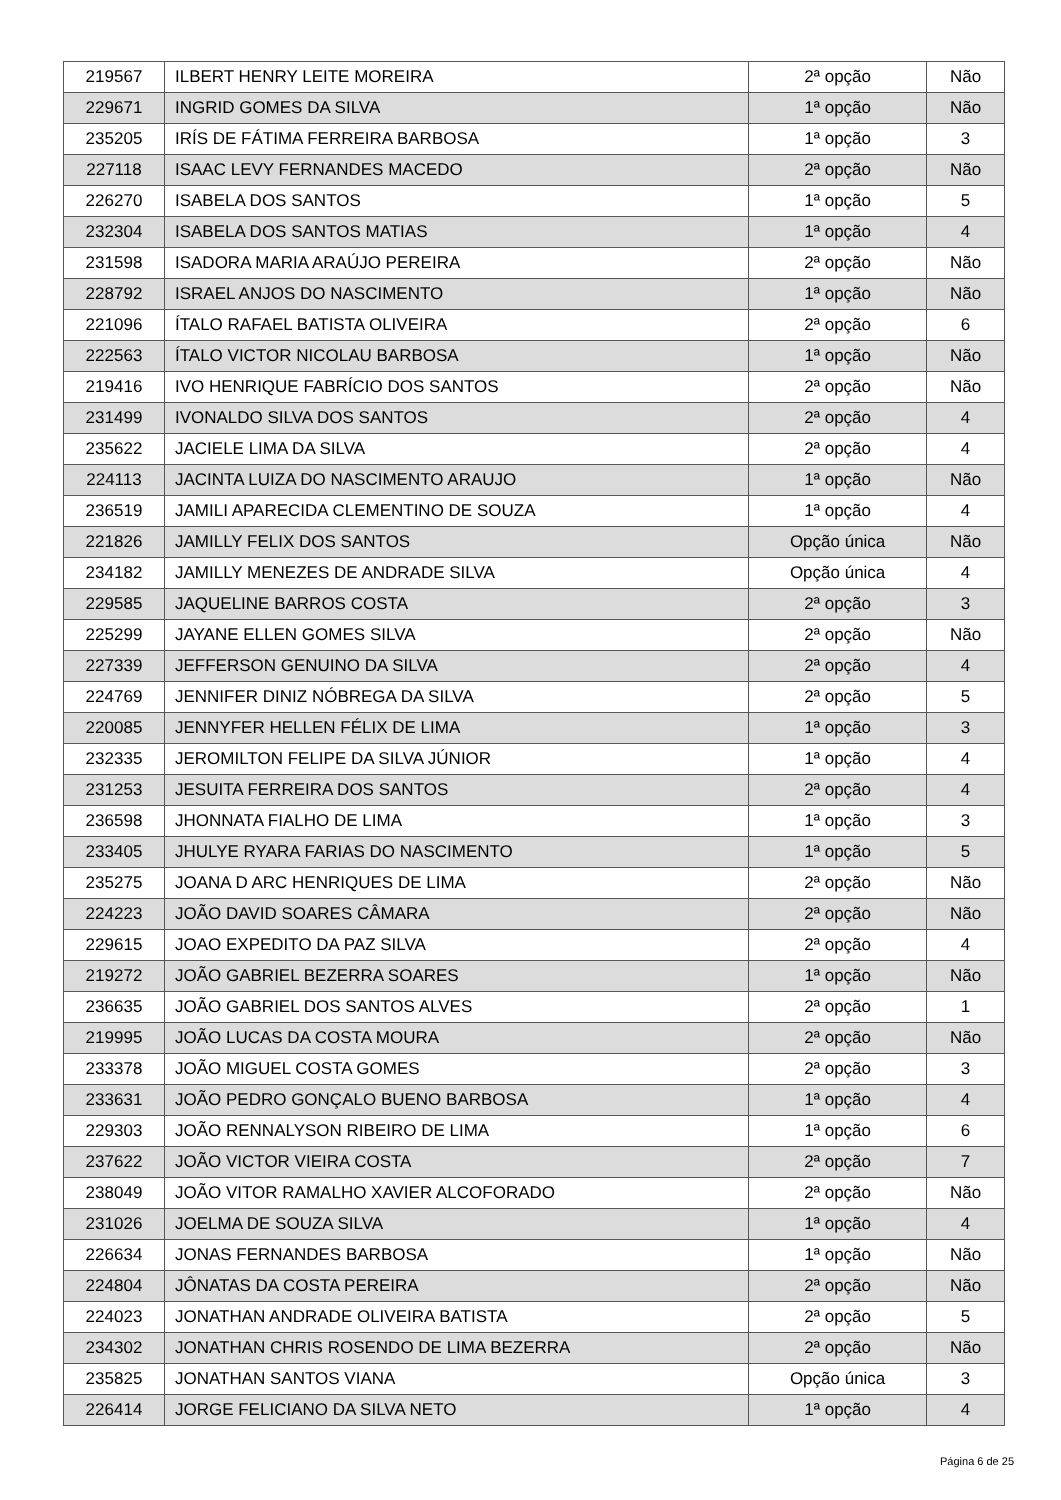| 219567 | ILBERT HENRY LEITE MOREIRA | 2ª opção | Não |
| 229671 | INGRID GOMES DA SILVA | 1ª opção | Não |
| 235205 | IRÍS DE FÁTIMA FERREIRA BARBOSA | 1ª opção | 3 |
| 227118 | ISAAC LEVY FERNANDES MACEDO | 2ª opção | Não |
| 226270 | ISABELA DOS SANTOS | 1ª opção | 5 |
| 232304 | ISABELA DOS SANTOS MATIAS | 1ª opção | 4 |
| 231598 | ISADORA MARIA ARAÚJO PEREIRA | 2ª opção | Não |
| 228792 | ISRAEL ANJOS DO NASCIMENTO | 1ª opção | Não |
| 221096 | ÍTALO RAFAEL BATISTA OLIVEIRA | 2ª opção | 6 |
| 222563 | ÍTALO VICTOR NICOLAU BARBOSA | 1ª opção | Não |
| 219416 | IVO HENRIQUE FABRÍCIO DOS SANTOS | 2ª opção | Não |
| 231499 | IVONALDO SILVA DOS SANTOS | 2ª opção | 4 |
| 235622 | JACIELE LIMA DA SILVA | 2ª opção | 4 |
| 224113 | JACINTA LUIZA DO NASCIMENTO ARAUJO | 1ª opção | Não |
| 236519 | JAMILI APARECIDA CLEMENTINO DE SOUZA | 1ª opção | 4 |
| 221826 | JAMILLY FELIX DOS SANTOS | Opção única | Não |
| 234182 | JAMILLY MENEZES DE ANDRADE SILVA | Opção única | 4 |
| 229585 | JAQUELINE BARROS COSTA | 2ª opção | 3 |
| 225299 | JAYANE ELLEN GOMES SILVA | 2ª opção | Não |
| 227339 | JEFFERSON GENUINO DA SILVA | 2ª opção | 4 |
| 224769 | JENNIFER DINIZ NÓBREGA DA SILVA | 2ª opção | 5 |
| 220085 | JENNYFER HELLEN FÉLIX DE LIMA | 1ª opção | 3 |
| 232335 | JEROMILTON FELIPE DA SILVA JÚNIOR | 1ª opção | 4 |
| 231253 | JESUITA FERREIRA DOS SANTOS | 2ª opção | 4 |
| 236598 | JHONNATA FIALHO DE LIMA | 1ª opção | 3 |
| 233405 | JHULYE RYARA FARIAS DO NASCIMENTO | 1ª opção | 5 |
| 235275 | JOANA D ARC HENRIQUES DE LIMA | 2ª opção | Não |
| 224223 | JOÃO DAVID SOARES CÂMARA | 2ª opção | Não |
| 229615 | JOAO EXPEDITO DA PAZ SILVA | 2ª opção | 4 |
| 219272 | JOÃO GABRIEL BEZERRA SOARES | 1ª opção | Não |
| 236635 | JOÃO GABRIEL DOS SANTOS ALVES | 2ª opção | 1 |
| 219995 | JOÃO LUCAS DA COSTA MOURA | 2ª opção | Não |
| 233378 | JOÃO MIGUEL COSTA GOMES | 2ª opção | 3 |
| 233631 | JOÃO PEDRO GONÇALO BUENO BARBOSA | 1ª opção | 4 |
| 229303 | JOÃO RENNALYSON RIBEIRO DE LIMA | 1ª opção | 6 |
| 237622 | JOÃO VICTOR VIEIRA COSTA | 2ª opção | 7 |
| 238049 | JOÃO VITOR RAMALHO XAVIER ALCOFORADO | 2ª opção | Não |
| 231026 | JOELMA DE SOUZA SILVA | 1ª opção | 4 |
| 226634 | JONAS FERNANDES BARBOSA | 1ª opção | Não |
| 224804 | JÔNATAS DA COSTA PEREIRA | 2ª opção | Não |
| 224023 | JONATHAN ANDRADE OLIVEIRA BATISTA | 2ª opção | 5 |
| 234302 | JONATHAN CHRIS ROSENDO DE LIMA BEZERRA | 2ª opção | Não |
| 235825 | JONATHAN SANTOS VIANA | Opção única | 3 |
| 226414 | JORGE FELICIANO DA SILVA NETO | 1ª opção | 4 |
Página 6 de 25